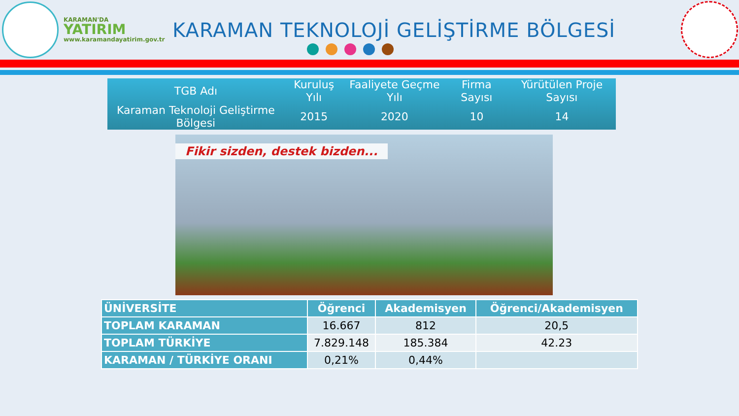KARAMAN'DA
YATIRIM
www.karamandayatirim.gov.tr
KARAMAN TEKNOLOJİ GELİŞTİRME BÖLGESİ
| TGB Adı | Kuruluş Yılı | Faaliyete Geçme Yılı | Firma Sayısı | Yürütülen Proje Sayısı |
| --- | --- | --- | --- | --- |
| Karaman Teknoloji Geliştirme Bölgesi | 2015 | 2020 | 10 | 14 |
Fikir sizden, destek bizden...
| ÜNİVERSİTE | Öğrenci | Akademisyen | Öğrenci/Akademisyen |
| --- | --- | --- | --- |
| TOPLAM KARAMAN | 16.667 | 812 | 20,5 |
| TOPLAM TÜRKİYE | 7.829.148 | 185.384 | 42.23 |
| KARAMAN / TÜRKİYE ORANI | 0,21% | 0,44% | |